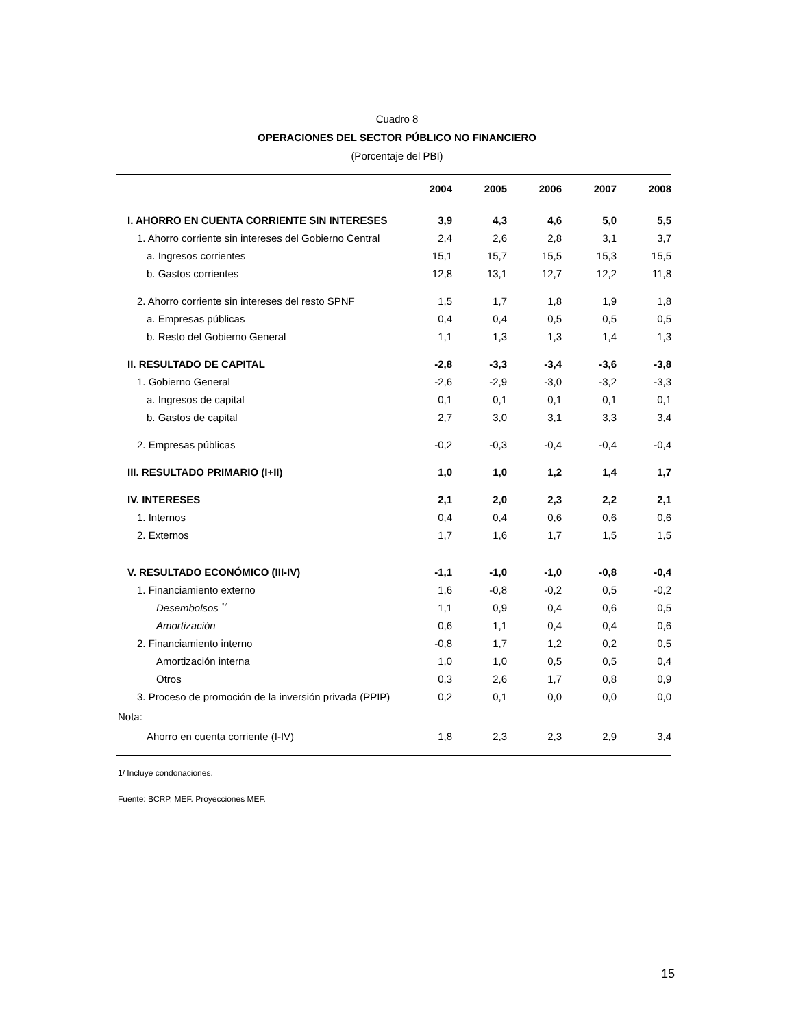Cuadro 8
OPERACIONES DEL SECTOR PÚBLICO NO FINANCIERO
(Porcentaje del PBI)
| | 2004 | 2005 | 2006 | 2007 | 2008 |
| --- | --- | --- | --- | --- | --- |
| I. AHORRO EN CUENTA CORRIENTE SIN INTERESES | 3,9 | 4,3 | 4,6 | 5,0 | 5,5 |
| 1. Ahorro corriente sin intereses del Gobierno Central | 2,4 | 2,6 | 2,8 | 3,1 | 3,7 |
| a. Ingresos corrientes | 15,1 | 15,7 | 15,5 | 15,3 | 15,5 |
| b. Gastos corrientes | 12,8 | 13,1 | 12,7 | 12,2 | 11,8 |
| 2. Ahorro corriente sin intereses del resto SPNF | 1,5 | 1,7 | 1,8 | 1,9 | 1,8 |
| a. Empresas públicas | 0,4 | 0,4 | 0,5 | 0,5 | 0,5 |
| b. Resto del Gobierno General | 1,1 | 1,3 | 1,3 | 1,4 | 1,3 |
| II. RESULTADO DE CAPITAL | -2,8 | -3,3 | -3,4 | -3,6 | -3,8 |
| 1. Gobierno General | -2,6 | -2,9 | -3,0 | -3,2 | -3,3 |
| a. Ingresos de capital | 0,1 | 0,1 | 0,1 | 0,1 | 0,1 |
| b. Gastos de capital | 2,7 | 3,0 | 3,1 | 3,3 | 3,4 |
| 2. Empresas públicas | -0,2 | -0,3 | -0,4 | -0,4 | -0,4 |
| III. RESULTADO PRIMARIO (I+II) | 1,0 | 1,0 | 1,2 | 1,4 | 1,7 |
| IV. INTERESES | 2,1 | 2,0 | 2,3 | 2,2 | 2,1 |
| 1. Internos | 0,4 | 0,4 | 0,6 | 0,6 | 0,6 |
| 2. Externos | 1,7 | 1,6 | 1,7 | 1,5 | 1,5 |
| V. RESULTADO ECONÓMICO (III-IV) | -1,1 | -1,0 | -1,0 | -0,8 | -0,4 |
| 1. Financiamiento externo | 1,6 | -0,8 | -0,2 | 0,5 | -0,2 |
| Desembolsos <sup>1/</sup> | 1,1 | 0,9 | 0,4 | 0,6 | 0,5 |
| Amortización | 0,6 | 1,1 | 0,4 | 0,4 | 0,6 |
| 2. Financiamiento interno | -0,8 | 1,7 | 1,2 | 0,2 | 0,5 |
| Amortización interna | 1,0 | 1,0 | 0,5 | 0,5 | 0,4 |
| Otros | 0,3 | 2,6 | 1,7 | 0,8 | 0,9 |
| 3. Proceso de promoción de la inversión privada (PPIP) | 0,2 | 0,1 | 0,0 | 0,0 | 0,0 |
| Nota: | | | | | |
| Ahorro en cuenta corriente (I-IV) | 1,8 | 2,3 | 2,3 | 2,9 | 3,4 |
1/ Incluye condonaciones.
Fuente: BCRP, MEF. Proyecciones MEF.
15